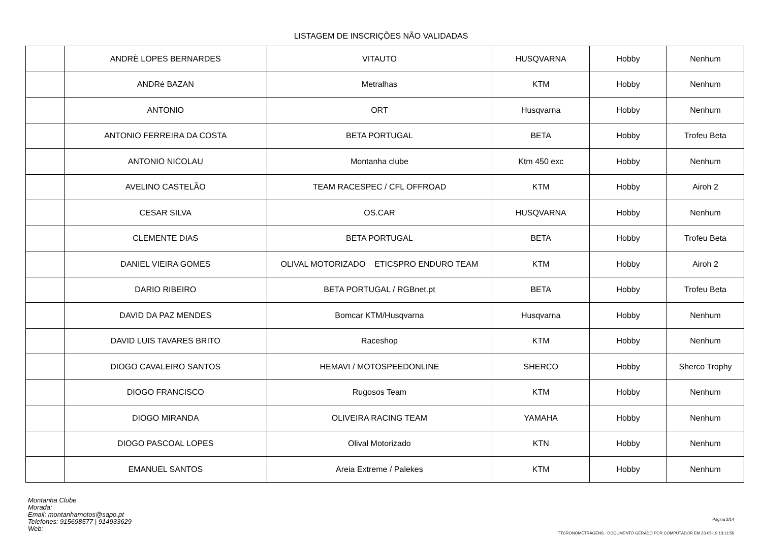LISTAGEM DE INSCRIÇÕES NÃO VALIDADAS
| | ANDRÈ LOPES BERNARDES | VITAUTO | HUSQVARNA | Hobby | Nenhum |
| | ANDRé BAZAN | Metralhas | KTM | Hobby | Nenhum |
| | ANTONIO | ORT | Husqvarna | Hobby | Nenhum |
| | ANTONIO FERREIRA DA COSTA | BETA PORTUGAL | BETA | Hobby | Trofeu Beta |
| | ANTONIO NICOLAU | Montanha clube | Ktm 450 exc | Hobby | Nenhum |
| | AVELINO CASTELÃO | TEAM RACESPEC / CFL OFFROAD | KTM | Hobby | Airoh 2 |
| | CESAR SILVA | OS.CAR | HUSQVARNA | Hobby | Nenhum |
| | CLEMENTE DIAS | BETA PORTUGAL | BETA | Hobby | Trofeu Beta |
| | DANIEL VIEIRA GOMES | OLIVAL MOTORIZADO ETICSPRO ENDURO TEAM | KTM | Hobby | Airoh 2 |
| | DARIO RIBEIRO | BETA PORTUGAL / RGBnet.pt | BETA | Hobby | Trofeu Beta |
| | DAVID DA PAZ MENDES | Bomcar KTM/Husqvarna | Husqvarna | Hobby | Nenhum |
| | DAVID LUIS TAVARES BRITO | Raceshop | KTM | Hobby | Nenhum |
| | DIOGO CAVALEIRO SANTOS | HEMAVI / MOTOSPEEDONLINE | SHERCO | Hobby | Sherco Trophy |
| | DIOGO FRANCISCO | Rugosos Team | KTM | Hobby | Nenhum |
| | DIOGO MIRANDA | OLIVEIRA RACING TEAM | YAMAHA | Hobby | Nenhum |
| | DIOGO PASCOAL LOPES | Olival Motorizado | KTN | Hobby | Nenhum |
| | EMANUEL SANTOS | Areia Extreme / Palekes | KTM | Hobby | Nenhum |
Montanha Clube
Morada:
Email: montanhamotos@sapo.pt
Telefones: 915698577 | 914933629
Web:
Página 2/14
TTCRONOMETRAGENS - DOCUMENTO GERADO POR COMPUTADOR EM 23-05-19 13:11:56